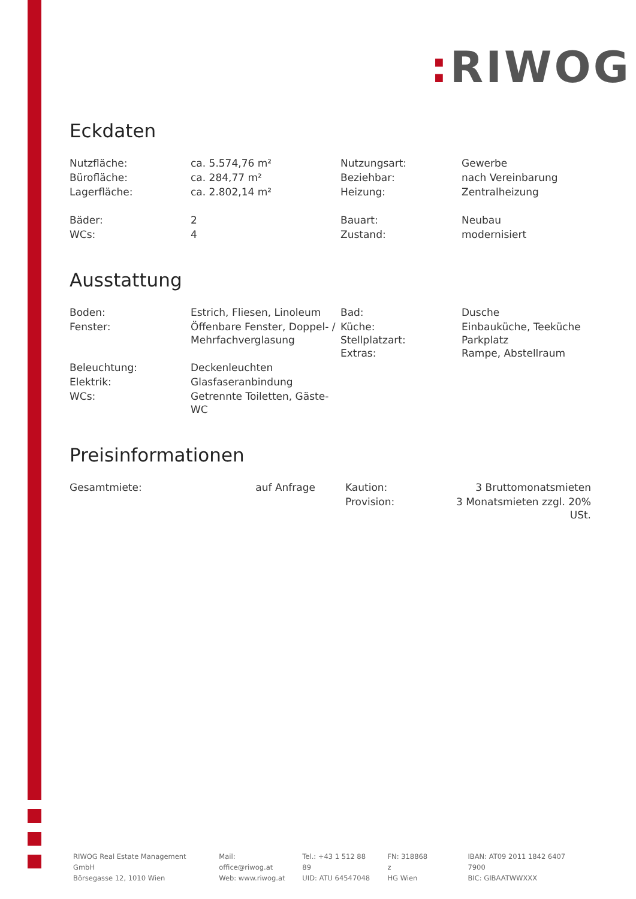: RIWOG
Eckdaten
| Nutzfläche: | ca. 5.574,76 m² | Nutzungsart: | Gewerbe |
| Bürofläche: | ca. 284,77 m² | Beziehbar: | nach Vereinbarung |
| Lagerfläche: | ca. 2.802,14 m² | Heizung: | Zentralheizung |
| Bäder: | 2 | Bauart: | Neubau |
| WCs: | 4 | Zustand: | modernisiert |
Ausstattung
| Boden: | Estrich, Fliesen, Linoleum | Bad: | Dusche |
| Fenster: | Öffenbare Fenster, Doppel- / Mehrfachverglasung | Küche: Stellplatzart: Extras: | Einbauküche, Teeküche Parkplatz Rampe, Abstellraum |
| Beleuchtung: | Deckenleuchten | | |
| Elektrik: | Glasfaseranbindung | | |
| WCs: | Getrennte Toiletten, Gäste-WC | | |
Preisinformationen
| Gesamtmiete: | auf Anfrage | | Kaution: | 3 Bruttomonatsmieten |
| | | | Provision: | 3 Monatsmieten zzgl. 20% USt. |
RIWOG Real Estate Management GmbH
Börsegasse 12, 1010 Wien
Mail: office@riwog.at
Web: www.riwog.at
Tel.: +43 1 512 88 89
UID: ATU 64547048
FN: 318868 z
HG Wien
IBAN: AT09 2011 1842 6407 7900
BIC: GIBAATWWXXX